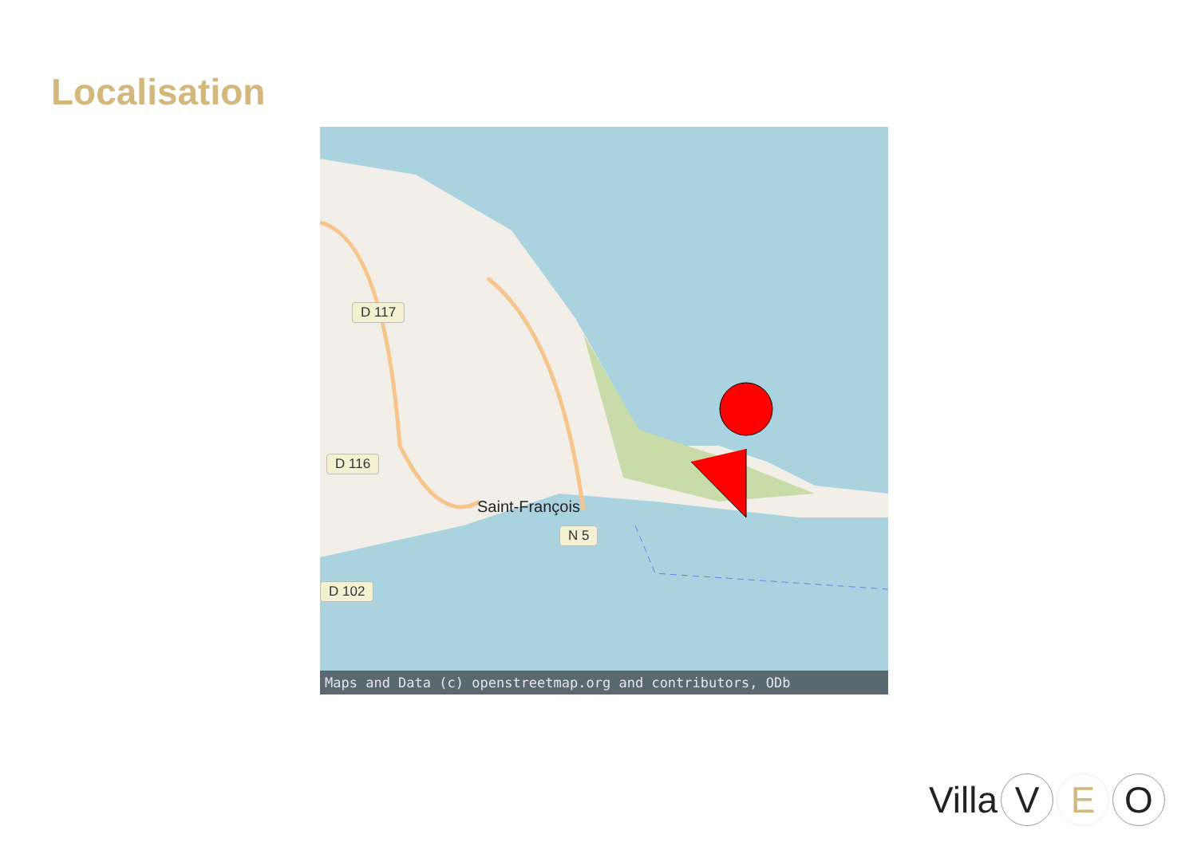Localisation
D 117
D 116
N 5
D 102
Saint-François
Maps and Data (c) openstreetmap.org and contributors, ODb
Villa V E O